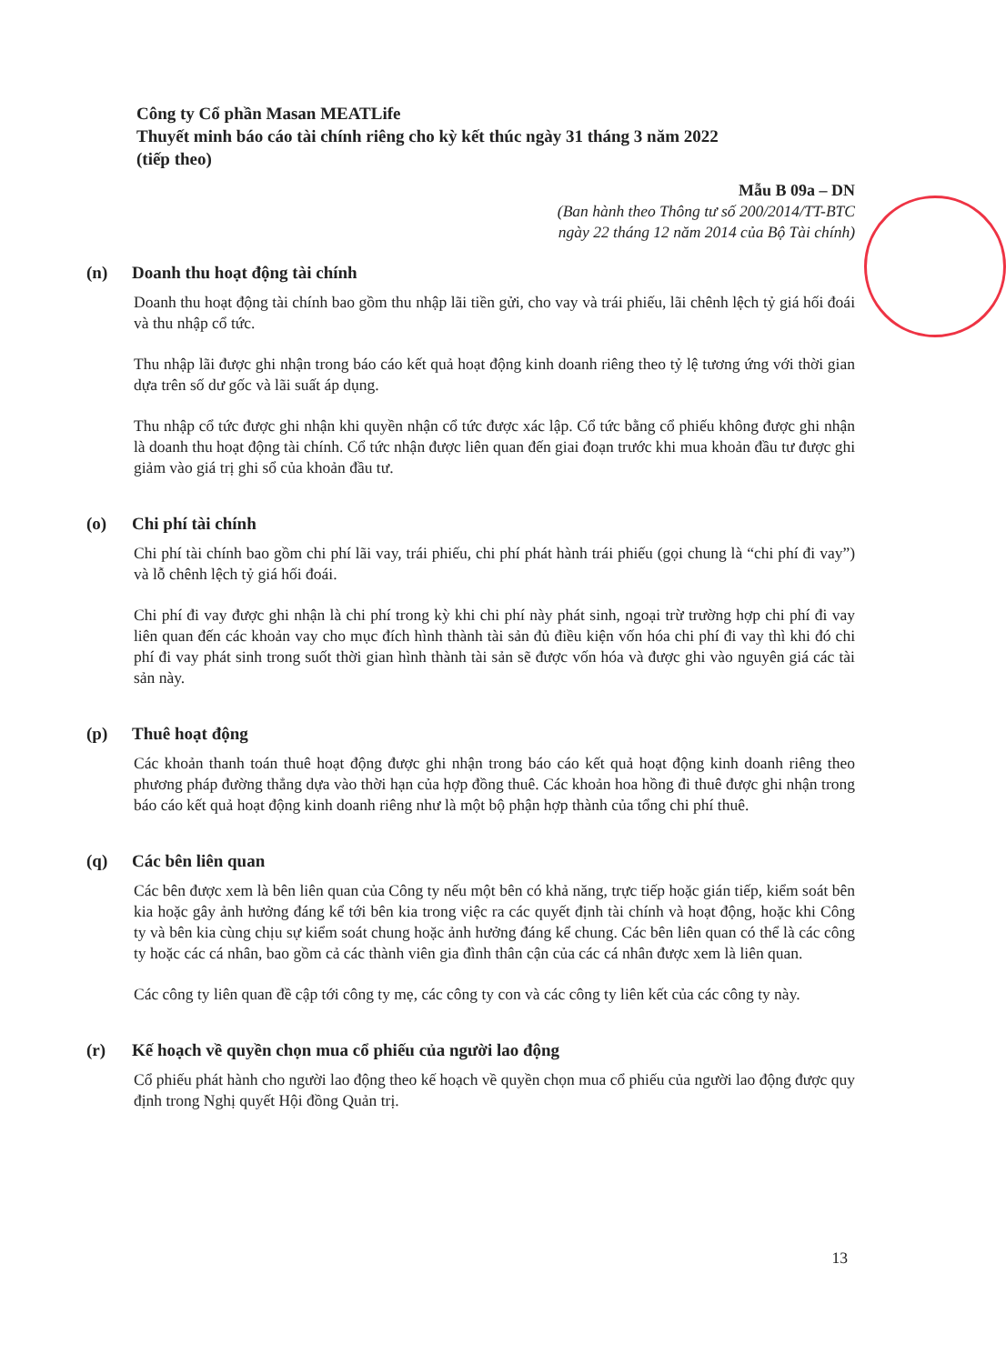Công ty Cổ phần Masan MEATLife
Thuyết minh báo cáo tài chính riêng cho kỳ kết thúc ngày 31 tháng 3 năm 2022
(tiếp theo)
Mẫu B 09a – DN
(Ban hành theo Thông tư số 200/2014/TT-BTC
ngày 22 tháng 12 năm 2014 của Bộ Tài chính)
(n) Doanh thu hoạt động tài chính
Doanh thu hoạt động tài chính bao gồm thu nhập lãi tiền gửi, cho vay và trái phiếu, lãi chênh lệch tỷ giá hối đoái và thu nhập cổ tức.
Thu nhập lãi được ghi nhận trong báo cáo kết quả hoạt động kinh doanh riêng theo tỷ lệ tương ứng với thời gian dựa trên số dư gốc và lãi suất áp dụng.
Thu nhập cổ tức được ghi nhận khi quyền nhận cổ tức được xác lập. Cổ tức bằng cổ phiếu không được ghi nhận là doanh thu hoạt động tài chính. Cổ tức nhận được liên quan đến giai đoạn trước khi mua khoản đầu tư được ghi giảm vào giá trị ghi sổ của khoản đầu tư.
(o) Chi phí tài chính
Chi phí tài chính bao gồm chi phí lãi vay, trái phiếu, chi phí phát hành trái phiếu (gọi chung là “chi phí đi vay”) và lỗ chênh lệch tỷ giá hối đoái.
Chi phí đi vay được ghi nhận là chi phí trong kỳ khi chi phí này phát sinh, ngoại trừ trường hợp chi phí đi vay liên quan đến các khoản vay cho mục đích hình thành tài sản đủ điều kiện vốn hóa chi phí đi vay thì khi đó chi phí đi vay phát sinh trong suốt thời gian hình thành tài sản sẽ được vốn hóa và được ghi vào nguyên giá các tài sản này.
(p) Thuê hoạt động
Các khoản thanh toán thuê hoạt động được ghi nhận trong báo cáo kết quả hoạt động kinh doanh riêng theo phương pháp đường thẳng dựa vào thời hạn của hợp đồng thuê. Các khoản hoa hồng đi thuê được ghi nhận trong báo cáo kết quả hoạt động kinh doanh riêng như là một bộ phận hợp thành của tổng chi phí thuê.
(q) Các bên liên quan
Các bên được xem là bên liên quan của Công ty nếu một bên có khả năng, trực tiếp hoặc gián tiếp, kiểm soát bên kia hoặc gây ảnh hưởng đáng kể tới bên kia trong việc ra các quyết định tài chính và hoạt động, hoặc khi Công ty và bên kia cùng chịu sự kiểm soát chung hoặc ảnh hưởng đáng kể chung. Các bên liên quan có thể là các công ty hoặc các cá nhân, bao gồm cả các thành viên gia đình thân cận của các cá nhân được xem là liên quan.
Các công ty liên quan đề cập tới công ty mẹ, các công ty con và các công ty liên kết của các công ty này.
(r) Kế hoạch về quyền chọn mua cổ phiếu của người lao động
Cổ phiếu phát hành cho người lao động theo kế hoạch về quyền chọn mua cổ phiếu của người lao động được quy định trong Nghị quyết Hội đồng Quản trị.
13